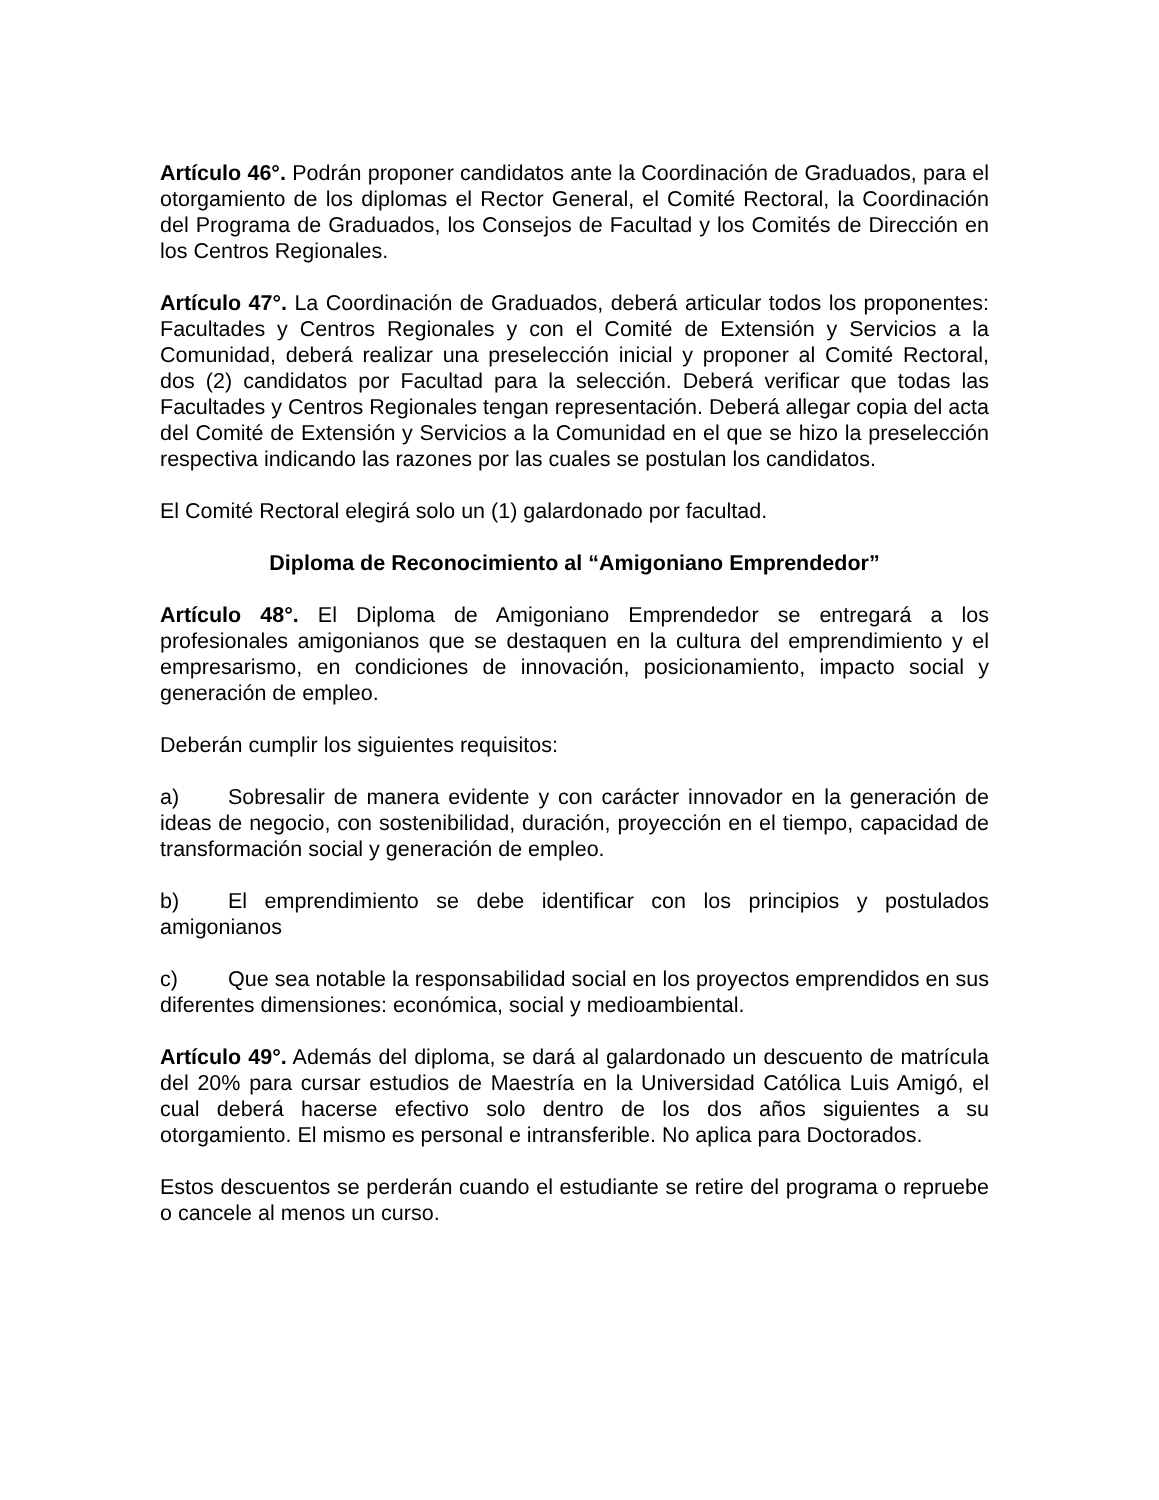Artículo 46°. Podrán proponer candidatos ante la Coordinación de Graduados, para el otorgamiento de los diplomas el Rector General, el Comité Rectoral, la Coordinación del Programa de Graduados, los Consejos de Facultad y los Comités de Dirección en los Centros Regionales.
Artículo 47°. La Coordinación de Graduados, deberá articular todos los proponentes: Facultades y Centros Regionales y con el Comité de Extensión y Servicios a la Comunidad, deberá realizar una preselección inicial y proponer al Comité Rectoral, dos (2) candidatos por Facultad para la selección. Deberá verificar que todas las Facultades y Centros Regionales tengan representación. Deberá allegar copia del acta del Comité de Extensión y Servicios a la Comunidad en el que se hizo la preselección respectiva indicando las razones por las cuales se postulan los candidatos.
El Comité Rectoral elegirá solo un (1) galardonado por facultad.
Diploma de Reconocimiento al “Amigoniano Emprendedor”
Artículo 48°. El Diploma de Amigoniano Emprendedor se entregará a los profesionales amigonianos que se destaquen en la cultura del emprendimiento y el empresarismo, en condiciones de innovación, posicionamiento, impacto social y generación de empleo.
Deberán cumplir los siguientes requisitos:
a) Sobresalir de manera evidente y con carácter innovador en la generación de ideas de negocio, con sostenibilidad, duración, proyección en el tiempo, capacidad de transformación social y generación de empleo.
b) El emprendimiento se debe identificar con los principios y postulados amigonianos
c) Que sea notable la responsabilidad social en los proyectos emprendidos en sus diferentes dimensiones: económica, social y medioambiental.
Artículo 49°. Además del diploma, se dará al galardonado un descuento de matrícula del 20% para cursar estudios de Maestría en la Universidad Católica Luis Amigó, el cual deberá hacerse efectivo solo dentro de los dos años siguientes a su otorgamiento. El mismo es personal e intransferible. No aplica para Doctorados.
Estos descuentos se perderán cuando el estudiante se retire del programa o repruebe o cancele al menos un curso.